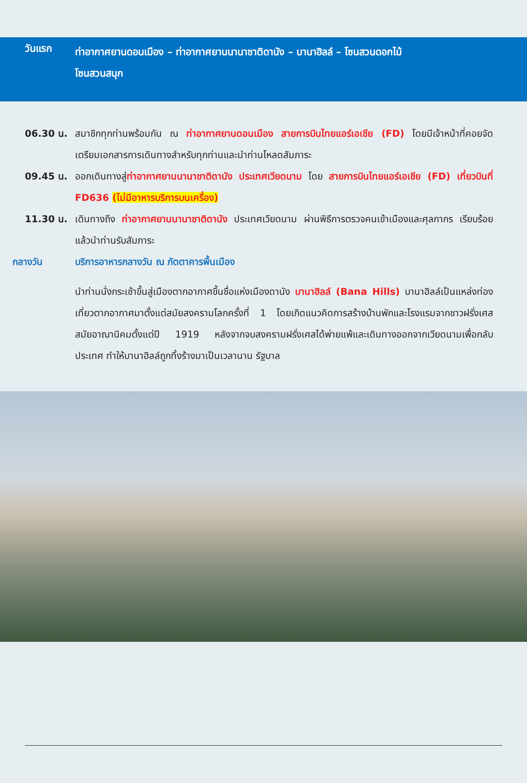วันแรก
ท่าอากาศยานดอนเมือง – ท่าอากาศยานนานาชาติดานัง – บานาฮิลล์ – โซนสวนดอกไม้
โซนสวนสนุก
06.30 น. สมาชิกทุกท่านพร้อมกัน ณ ท่าอากาศยานดอนเมือง สายการบินไทยแอร์เอเชีย (FD) โดยมีเจ้าหน้าที่คอยจัดเตรียมเอกสารการเดินทางสำหรับทุกท่านและนำท่านโหลดสัมภาระ
09.45 น. ออกเดินทางสู่ท่าอากาศยานนานาชาติดานัง ประเทศเวียดนาม โดย สายการบินไทยแอร์เอเชีย (FD) เที่ยวบินที่ FD636 (ไม่มีอาหารบริการบนเครื่อง)
11.30 น. เดินทางถึง ท่าอากาศยานนานาชาติดานัง ประเทศเวียดนาม ผ่านพิธีการตรวจคนเข้าเมืองและศุลกากร เรียบร้อยแล้วนำท่านรับสัมภาระ
กลางวัน บริการอาหารกลางวัน ณ ภัตตาคารพื้นเมือง
นำท่านนั่งกระเช้าขึ้นสู่เมืองตากอากาศขึ้นชื่อแห่งเมืองดานัง บานาฮิลล์ (Bana Hills) บานาฮิลล์เป็นแหล่งท่องเที่ยวตากอากาศมาตั้งแต่สมัยสงครามโลกครั้งที่ 1 โดยเกิดแนวคิดการสร้างบ้านพักและโรงแรมจากชาวฝรั่งเศสสมัยอาณานิคมตั้งแต่ปี 1919 หลังจากจบสงครามฝรั่งเศสได้พ่ายแพ้และเดินทางออกจากเวียดนามเพื่อกลับประเทศ ทำให้บานาฮิลล์ถูกทิ้งร้างมาเป็นเวลานาน รัฐบาล